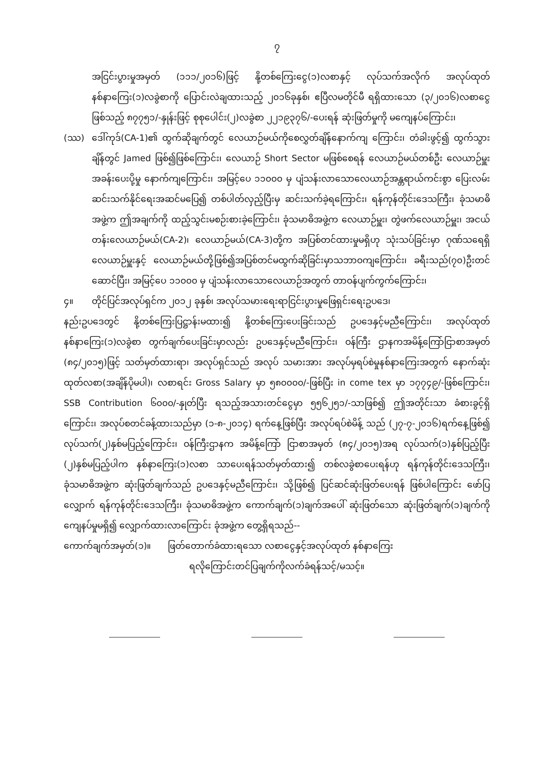၇
အငြင်းပွားမှုအမှတ် (၁၁၁/၂၀၁၆)ဖြင့် နို့တစ်ကြေးငွေ(၁)လစာနှင့် လုပ်သက်အလိုက် အလုပ်ထုတ်နစ်နာကြေး(၁)လခွဲစာကို ပြောင်းလဲချထားသည့် ၂၀၁၆ခုနှစ်၊ ဧပြီလမတိုင်မီ ရရှိထားသော (၃/၂၀၁၆)လစာငွေဖြစ်သည့် ၈၇၇၅၁/-နှုန်းဖြင့် စုစုပေါင်း(၂)လခွဲစာ ၂၂၁၉၃၇၆/-ပေးရန် ဆုံးဖြတ်မှုကို မကျေနပ်ကြောင်း၊
(ဿ) ဒေါ်ကုဒ်(CA-1)၏ ထွက်ဆိုချက်တွင် လေယာဉ်မယ်ကိုစေလွှတ်ချိန်နောက်ကျ ကြောင်း၊ တံခါးဖွင့်၍ ထွက်သွားချိန်တွင် Jamed ဖြစ်၍ဖြစ်ကြောင်း၊ လေယာဉ် Short Sector မဖြစ်စေရန် လေယာဉ်မယ်တစ်ဦး လေယာဉ်မှူးအခန်းပေးပို့မှု နောက်ကျကြောင်း၊ အမြင့်ပေ ၁၁၀၀၀ မှ ပျံသန်းလာသောလေယာဉ်အန္တရာယ်ကင်းစွာ ပြေးလမ်းဆင်းသက်နိုင်ရေးအဆင်မပြေ၍ တစ်ပါတ်လှည့်ပြီးမှ ဆင်းသက်ခဲ့ရကြောင်း၊ ရန်ကုန်တိုင်းဒေသကြီး၊ ခုံသမာဓိအဖွဲ့က ဤအချက်ကို ထည့်သွင်းမစဉ်းစားခဲ့ကြောင်း၊ ခုံသမာဓိအဖွဲ့က လေယာဉ်မှူး၊ တွဲဖက်လေယာဉ်မှူး၊ အငယ်တန်းလေယာဉ်မယ်(CA-2)၊ လေယာဉ်မယ်(CA-3)တို့က အပြစ်တင်ထားမှုမရှိဟု သုံးသပ်ခြင်းမှာ ဂုဏ်သရေရှိ လေယာဉ်မှူးနှင့် လေယာဉ်မယ်တို့ဖြစ်၍အပြစ်တင်မထွက်ဆိုခြင်းမှာသဘာဝကျကြောင်း၊ ခရီးသည်(၇၀)ဦးတင်ဆောင်ပြီး၊ အမြင့်ပေ ၁၁၀၀၀ မှ ပျံသန်းလာသောလေယာဉ်အတွက် တာဝန်ပျက်ကွက်ကြောင်း၊
၄။ တိုင်ပြင်အလုပ်ရှင်က ၂၀၁၂ ခုနှစ်၊ အလုပ်သမားရေးရာငြင်းပွားမှုဖြေရှင်းရေးဥပဒေ၊
နည်းဥပဒေတွင် နို့တစ်ကြေးပြဋ္ဌာန်းမထား၍ နို့တစ်ကြေးပေးခြင်းသည် ဥပဒေနှင့်မညီကြောင်း၊ အလုပ်ထုတ်နစ်နာကြေး(၁)လခွဲစာ တွက်ချက်ပေးခြင်းမှာလည်း ဥပဒေနှင့်မညီကြောင်း၊ ဝန်ကြီး ဌာနကအမိန့်ကြော်ငြာစာအမှတ် (၈၄/၂၀၁၅)ဖြင့် သတ်မှတ်ထားရာ၊ အလုပ်ရှင်သည် အလုပ် သမားအား အလုပ်မှရပ်စဲမှုနစ်နာကြေးအတွက် နောက်ဆုံးထုတ်လစာ(အချိန်ပိုမပါ)၊ လစာရင်း Gross Salary မှာ ၅၈၀၀၀၀/-ဖြစ်ပြီး in come tex မှာ ၁၇၇၄၉/-ဖြစ်ကြောင်း၊ SSB Contribution ၆၀၀၀/-နှုတ်ပြီး ရသည့်အသားတင်ငွေမှာ ၅၅၆၂၅၁/-သာဖြစ်၍ ဤအတိုင်းသာ ခံစားခွင့်ရှိကြောင်း၊ အလုပ်စတင်ခန့်ထားသည်မှာ (၁-၈-၂၀၁၄) ရက်နေ့ဖြစ်ပြီး အလုပ်ရပ်စဲမိန့် သည် (၂၇-၇-၂၀၁၆)ရက်နေ့ဖြစ်၍ လုပ်သက်(၂)နှစ်မပြည့်ကြောင်း၊ ဝန်ကြီးဌာနက အမိန့်ကြော် ငြာစာအမှတ် (၈၄/၂၀၁၅)အရ လုပ်သက်(၁)နှစ်ပြည့်ပြီး (၂)နှစ်မပြည့်ပါက နစ်နာကြေး(၁)လစာ သာပေးရန်သတ်မှတ်ထား၍ တစ်လခွဲစာပေးရန်ဟု ရန်ကုန်တိုင်းဒေသကြီး၊ ခုံသမာဓိအဖွဲ့က ဆုံးဖြတ်ချက်သည် ဥပဒေနှင့်မညီကြောင်း၊ သို့ဖြစ်၍ ပြင်ဆင်ဆုံးဖြတ်ပေးရန် ဖြစ်ပါကြောင်း ဖော်ပြလျှောက် ရန်ကုန်တိုင်းဒေသကြီး၊ ခုံသမာဓိအဖွဲ့က ကောက်ချက်(၁)ချက်အပေါ် ဆုံးဖြတ်သော ဆုံးဖြတ်ချက်(၁)ချက်ကို ကျေနပ်မှုမရှိ၍ လျှောက်ထားလာကြောင်း ခုံအဖွဲ့က တွေ့ရှိရသည်--
ကောက်ချက်အမှတ်(၁)။ ဖြတ်တောက်ခံထားရသော လစာငွေနှင့်အလုပ်ထုတ် နစ်နာကြေး
ရလိုကြောင်းတင်ပြချက်ကိုလက်ခံရန်သင့်/မသင့်။